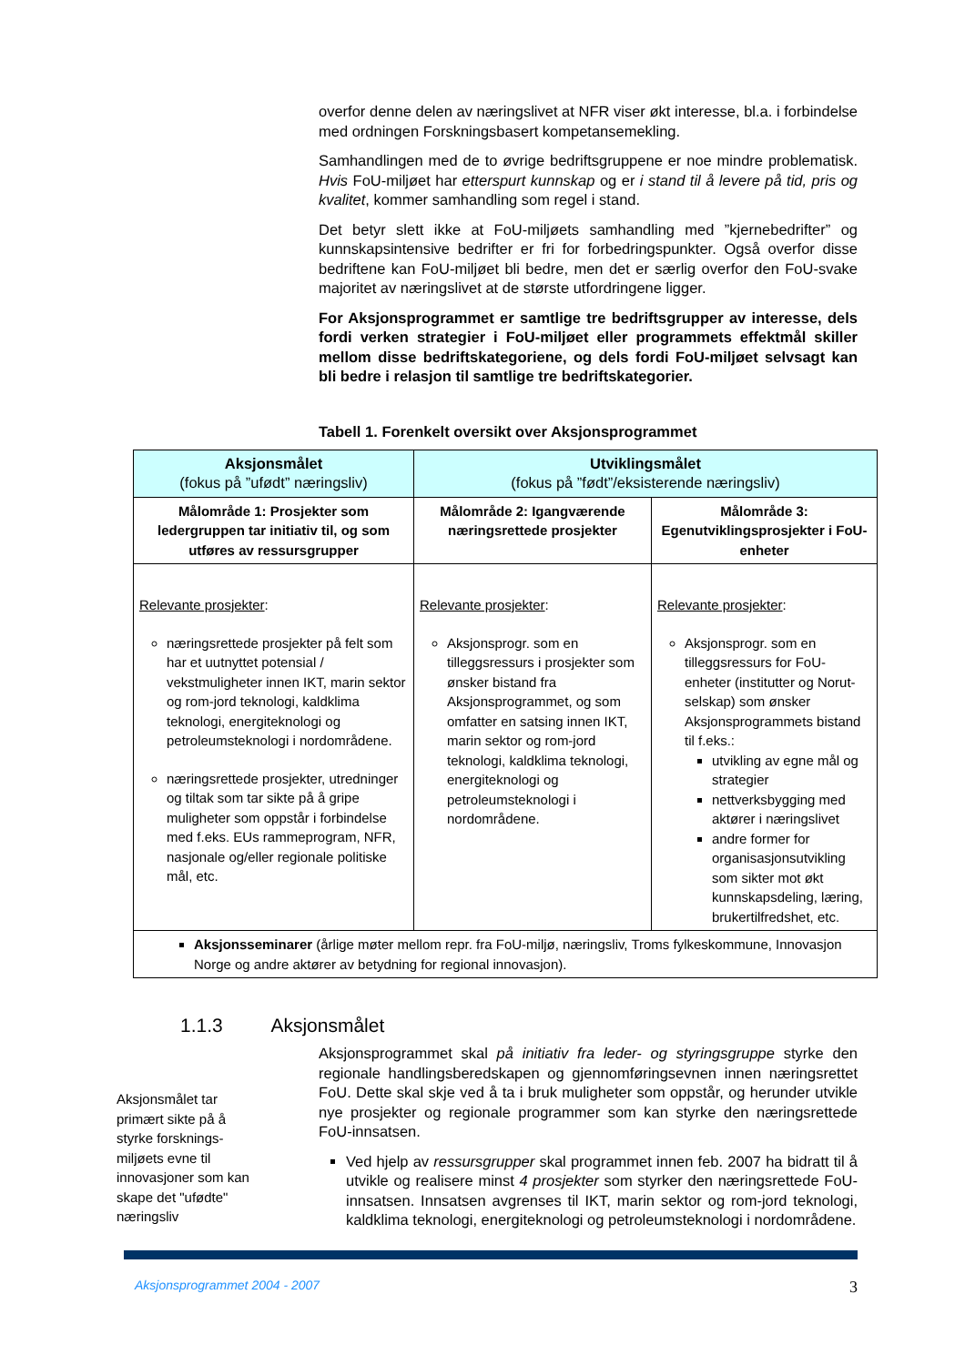overfor denne delen av næringslivet at NFR viser økt interesse, bl.a. i forbindelse med ordningen Forskningsbasert kompetansemekling.
Samhandlingen med de to øvrige bedriftsgruppene er noe mindre problematisk. Hvis FoU-miljøet har etterspurt kunnskap og er i stand til å levere på tid, pris og kvalitet, kommer samhandling som regel i stand.
Det betyr slett ikke at FoU-miljøets samhandling med ”kjernebedrifter” og kunnskapsintensive bedrifter er fri for forbedringspunkter. Også overfor disse bedriftene kan FoU-miljøet bli bedre, men det er særlig overfor den FoU-svake majoritet av næringslivet at de største utfordringene ligger.
For Aksjonsprogrammet er samtlige tre bedriftsgrupper av interesse, dels fordi verken strategier i FoU-miljøet eller programmets effektmål skiller mellom disse bedriftskategoriene, og dels fordi FoU-miljøet selvsagt kan bli bedre i relasjon til samtlige tre bedriftskategorier.
Tabell 1. Forenkelt oversikt over Aksjonsprogrammet
| Aksjonsmålet (fokus på ”ufødt” næringsliv) | Utviklingsmålet (fokus på ”født”/eksisterende næringsliv) | |
| --- | --- | --- |
| Målområde 1: Prosjekter som ledergruppen tar initiativ til, og som utføres av ressursgrupper | Målområde 2: Igangværende næringsrettede prosjekter | Målområde 3: Egenutviklingsprosjekter i FoU-enheter |
| Relevante prosjekter : næringsrettede prosjekter på felt som har et uutnyttet potensial / vekstmuligheter innen IKT, marin sektor og rom-jord teknologi, kaldklima teknologi, energiteknologi og petroleumsteknologi i nordområdene. næringsrettede prosjekter, utredninger og tiltak som tar sikte på å gripe muligheter som oppstår i forbindelse med f.eks. EUs rammeprogram, NFR, nasjonale og/eller regionale politiske mål, etc. | Relevante prosjekter : Aksjonsprogr. som en tilleggsressurs i prosjekter som ønsker bistand fra Aksjonsprogrammet, og som omfatter en satsing innen IKT, marin sektor og rom-jord teknologi, kaldklima teknologi, energiteknologi og petroleumsteknologi i nordområdene. | Relevante prosjekter : Aksjonsprogr. som en tilleggsressurs for FoU-enheter (institutter og Norut-selskap) som ønsker Aksjonsprogrammets bistand til f.eks.: utvikling av egne mål og strategier nettverksbygging med aktører i næringslivet andre former for organisasjonsutvikling som sikter mot økt kunnskapsdeling, læring, brukertilfredshet, etc. |
| Aksjonsseminarer (årlige møter mellom repr. fra FoU-miljø, næringsliv, Troms fylkeskommune, Innovasjon Norge og andre aktører av betydning for regional innovasjon). | | |
1.1.3 Aksjonsmålet
Aksjonsmålet tar primært sikte på å styrke forsknings-miljøets evne til innovasjoner som kan skape det "ufødte" næringsliv
Aksjonsprogrammet skal på initiativ fra leder- og styringsgruppe styrke den regionale handlingsberedskapen og gjennomføringsevnen innen næringsrettet FoU. Dette skal skje ved å ta i bruk muligheter som oppstår, og herunder utvikle nye prosjekter og regionale programmer som kan styrke den næringsrettede FoU-innsatsen.
Ved hjelp av ressursgrupper skal programmet innen feb. 2007 ha bidratt til å utvikle og realisere minst 4 prosjekter som styrker den næringsrettede FoU-innsatsen. Innsatsen avgrenses til IKT, marin sektor og rom-jord teknologi, kaldklima teknologi, energiteknologi og petroleumsteknologi i nordområdene.
Aksjonsprogrammet 2004 - 2007 3